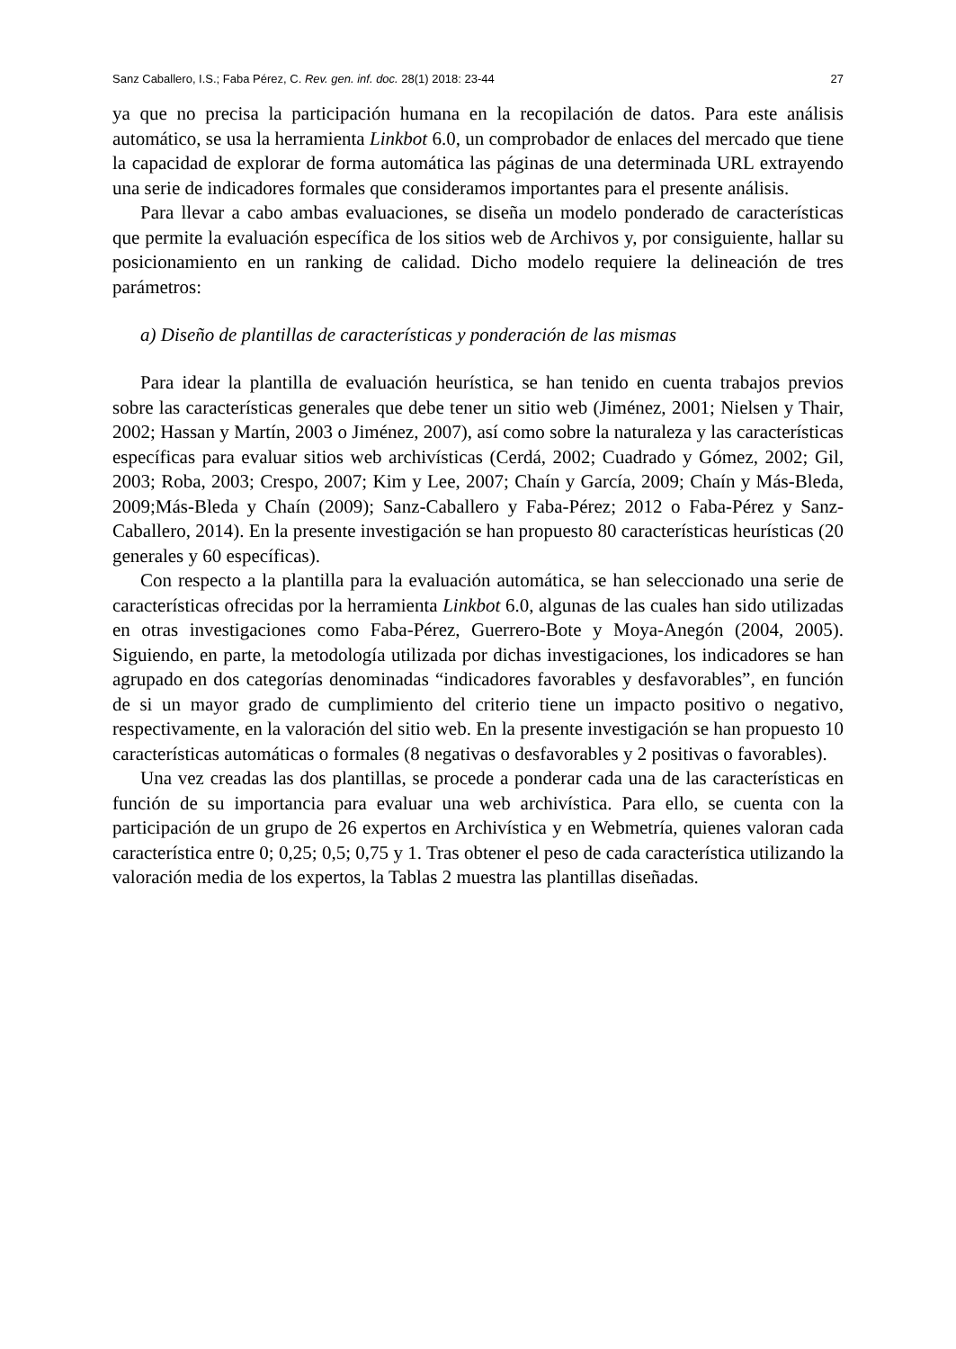Sanz Caballero, I.S.; Faba Pérez, C. Rev. gen. inf. doc. 28(1) 2018: 23-44 27
ya que no precisa la participación humana en la recopilación de datos. Para este análisis automático, se usa la herramienta Linkbot 6.0, un comprobador de enlaces del mercado que tiene la capacidad de explorar de forma automática las páginas de una determinada URL extrayendo una serie de indicadores formales que consideramos importantes para el presente análisis.
Para llevar a cabo ambas evaluaciones, se diseña un modelo ponderado de características que permite la evaluación específica de los sitios web de Archivos y, por consiguiente, hallar su posicionamiento en un ranking de calidad. Dicho modelo requiere la delineación de tres parámetros:
a) Diseño de plantillas de características y ponderación de las mismas
Para idear la plantilla de evaluación heurística, se han tenido en cuenta trabajos previos sobre las características generales que debe tener un sitio web (Jiménez, 2001; Nielsen y Thair, 2002; Hassan y Martín, 2003 o Jiménez, 2007), así como sobre la naturaleza y las características específicas para evaluar sitios web archivísticas (Cerdá, 2002; Cuadrado y Gómez, 2002; Gil, 2003; Roba, 2003; Crespo, 2007; Kim y Lee, 2007; Chaín y García, 2009; Chaín y Más-Bleda, 2009;Más-Bleda y Chaín (2009); Sanz-Caballero y Faba-Pérez; 2012 o Faba-Pérez y Sanz-Caballero, 2014). En la presente investigación se han propuesto 80 características heurísticas (20 generales y 60 específicas).
Con respecto a la plantilla para la evaluación automática, se han seleccionado una serie de características ofrecidas por la herramienta Linkbot 6.0, algunas de las cuales han sido utilizadas en otras investigaciones como Faba-Pérez, Guerrero-Bote y Moya-Anegón (2004, 2005). Siguiendo, en parte, la metodología utilizada por dichas investigaciones, los indicadores se han agrupado en dos categorías denominadas “indicadores favorables y desfavorables”, en función de si un mayor grado de cumplimiento del criterio tiene un impacto positivo o negativo, respectivamente, en la valoración del sitio web. En la presente investigación se han propuesto 10 características automáticas o formales (8 negativas o desfavorables y 2 positivas o favorables).
Una vez creadas las dos plantillas, se procede a ponderar cada una de las características en función de su importancia para evaluar una web archivística. Para ello, se cuenta con la participación de un grupo de 26 expertos en Archivística y en Webmetría, quienes valoran cada característica entre 0; 0,25; 0,5; 0,75 y 1. Tras obtener el peso de cada característica utilizando la valoración media de los expertos, la Tablas 2 muestra las plantillas diseñadas.